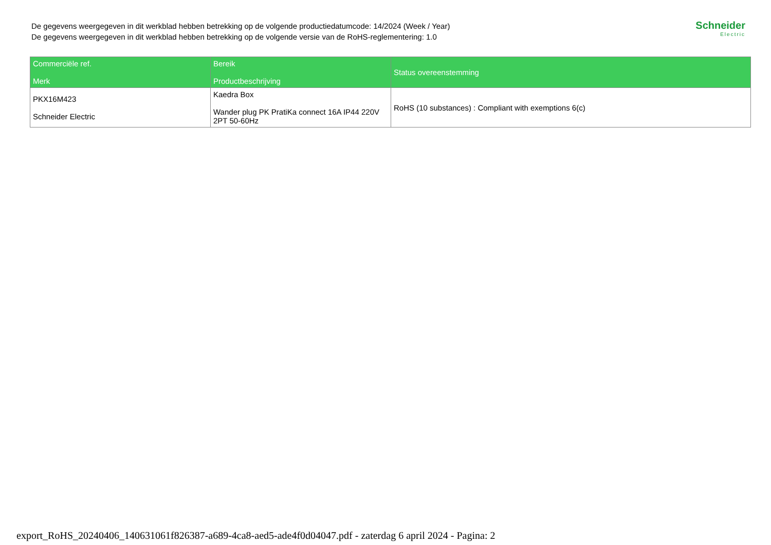De gegevens weergegeven in dit werkblad hebben betrekking op de volgende productiedatumcode: 14/2024 (Week / Year)
De gegevens weergegeven in dit werkblad hebben betrekking op de volgende versie van de RoHS-reglementering: 1.0
Schneider
Electric
| Commerciële ref. Merk | Bereik Productbeschrijving | Status overeenstemming |
| --- | --- | --- |
| PKX16M423 Schneider Electric | Kaedra Box Wander plug PK PratiKa connect 16A IP44 220V 2PT 50-60Hz | RoHS (10 substances) : Compliant with exemptions 6(c) |
export_RoHS_20240406_140631061f826387-a689-4ca8-aed5-ade4f0d04047.pdf - zaterdag 6 april 2024 - Pagina: 2